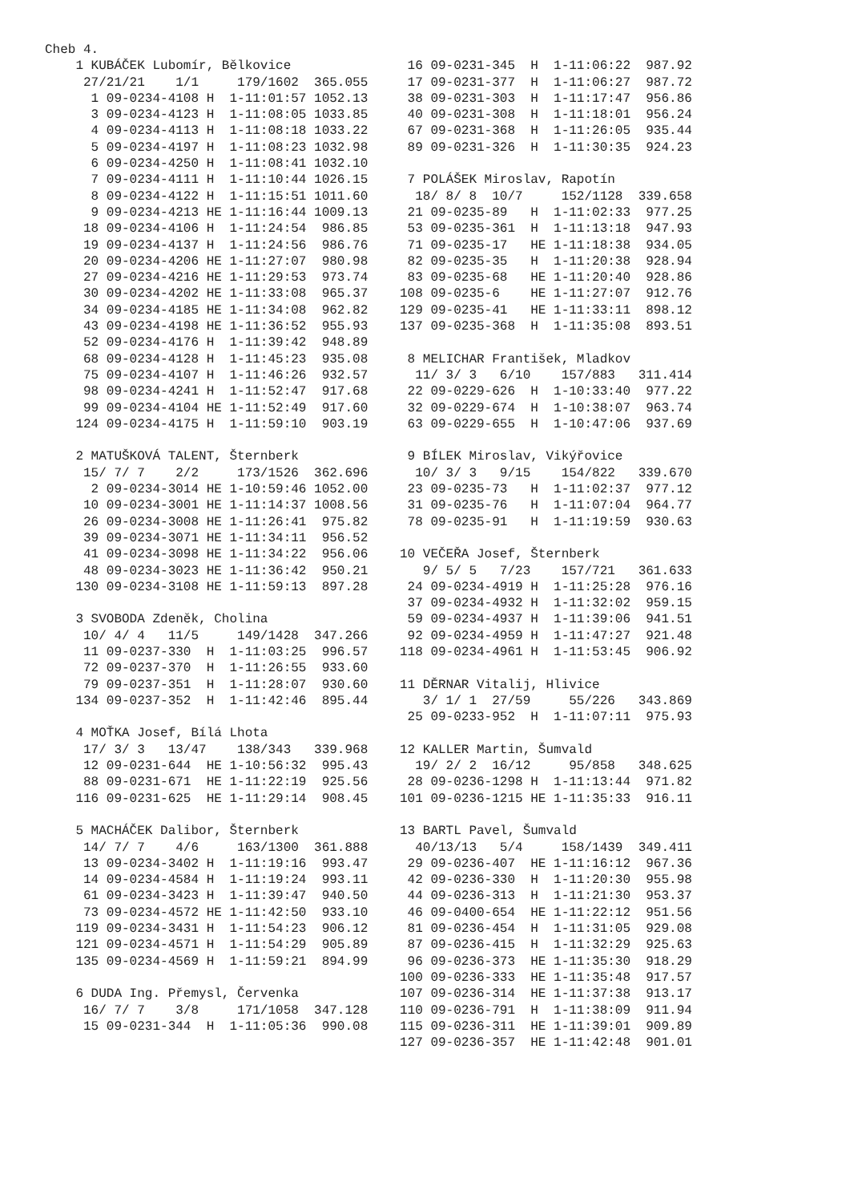Cheb 4.
    1 KUBÁČEK Lubomír, Bělkovice
     27/21/21    1/1     179/1602  365.055
      1 09-0234-4108 H  1-11:01:57 1052.13
      3 09-0234-4123 H  1-11:08:05 1033.85
      4 09-0234-4113 H  1-11:08:18 1033.22
      5 09-0234-4197 H  1-11:08:23 1032.98
      6 09-0234-4250 H  1-11:08:41 1032.10
      7 09-0234-4111 H  1-11:10:44 1026.15
      8 09-0234-4122 H  1-11:15:51 1011.60
      9 09-0234-4213 HE 1-11:16:44 1009.13
     18 09-0234-4106 H  1-11:24:54  986.85
     19 09-0234-4137 H  1-11:24:56  986.76
     20 09-0234-4206 HE 1-11:27:07  980.98
     27 09-0234-4216 HE 1-11:29:53  973.74
     30 09-0234-4202 HE 1-11:33:08  965.37
     34 09-0234-4185 HE 1-11:34:08  962.82
     43 09-0234-4198 HE 1-11:36:52  955.93
     52 09-0234-4176 H  1-11:39:42  948.89
     68 09-0234-4128 H  1-11:45:23  935.08
     75 09-0234-4107 H  1-11:46:26  932.57
     98 09-0234-4241 H  1-11:52:47  917.68
     99 09-0234-4104 HE 1-11:52:49  917.60
    124 09-0234-4175 H  1-11:59:10  903.19

    2 MATUŠKOVÁ TALENT, Šternberk
     15/ 7/ 7    2/2     173/1526  362.696
      2 09-0234-3014 HE 1-10:59:46 1052.00
     10 09-0234-3001 HE 1-11:14:37 1008.56
     26 09-0234-3008 HE 1-11:26:41  975.82
     39 09-0234-3071 HE 1-11:34:11  956.52
     41 09-0234-3098 HE 1-11:34:22  956.06
     48 09-0234-3023 HE 1-11:36:42  950.21
    130 09-0234-3108 HE 1-11:59:13  897.28

    3 SVOBODA Zdeněk, Cholina
     10/ 4/ 4   11/5     149/1428  347.266
     11 09-0237-330  H  1-11:03:25  996.57
     72 09-0237-370  H  1-11:26:55  933.60
     79 09-0237-351  H  1-11:28:07  930.60
    134 09-0237-352  H  1-11:42:46  895.44

    4 MOŤKA Josef, Bílá Lhota
     17/ 3/ 3   13/47    138/343   339.968
     12 09-0231-644  HE 1-10:56:32  995.43
     88 09-0231-671  HE 1-11:22:19  925.56
    116 09-0231-625  HE 1-11:29:14  908.45

    5 MACHÁČEK Dalibor, Šternberk
     14/ 7/ 7    4/6     163/1300  361.888
     13 09-0234-3402 H  1-11:19:16  993.47
     14 09-0234-4584 H  1-11:19:24  993.11
     61 09-0234-3423 H  1-11:39:47  940.50
     73 09-0234-4572 HE 1-11:42:50  933.10
    119 09-0234-3431 H  1-11:54:23  906.12
    121 09-0234-4571 H  1-11:54:29  905.89
    135 09-0234-4569 H  1-11:59:21  894.99

    6 DUDA Ing. Přemysl, Červenka
     16/ 7/ 7    3/8     171/1058  347.128
     15 09-0231-344  H  1-11:05:36  990.08
 16 09-0231-345  H  1-11:06:22  987.92
 17 09-0231-377  H  1-11:06:27  987.72
 38 09-0231-303  H  1-11:17:47  956.86
 40 09-0231-308  H  1-11:18:01  956.24
 67 09-0231-368  H  1-11:26:05  935.44
 89 09-0231-326  H  1-11:30:35  924.23

 7 POLÁŠEK Miroslav, Rapotín
  18/ 8/ 8  10/7     152/1128  339.658
 21 09-0235-89   H  1-11:02:33  977.25
 53 09-0235-361  H  1-11:13:18  947.93
 71 09-0235-17   HE 1-11:18:38  934.05
 82 09-0235-35   H  1-11:20:38  928.94
 83 09-0235-68   HE 1-11:20:40  928.86
108 09-0235-6    HE 1-11:27:07  912.76
129 09-0235-41   HE 1-11:33:11  898.12
137 09-0235-368  H  1-11:35:08  893.51

 8 MELICHAR František, Mladkov
  11/ 3/ 3   6/10    157/883   311.414
 22 09-0229-626  H  1-10:33:40  977.22
 32 09-0229-674  H  1-10:38:07  963.74
 63 09-0229-655  H  1-10:47:06  937.69

 9 BÍLEK Miroslav, Vikýřovice
  10/ 3/ 3   9/15    154/822   339.670
 23 09-0235-73   H  1-11:02:37  977.12
 31 09-0235-76   H  1-11:07:04  964.77
 78 09-0235-91   H  1-11:19:59  930.63

10 VEČEŘA Josef, Šternberk
   9/ 5/ 5   7/23    157/721   361.633
 24 09-0234-4919 H  1-11:25:28  976.16
 37 09-0234-4932 H  1-11:32:02  959.15
 59 09-0234-4937 H  1-11:39:06  941.51
 92 09-0234-4959 H  1-11:47:27  921.48
118 09-0234-4961 H  1-11:53:45  906.92

11 DĚRNAR Vitalij, Hlivice
   3/ 1/ 1  27/59     55/226   343.869
 25 09-0233-952  H  1-11:07:11  975.93

12 KALLER Martin, Šumvald
  19/ 2/ 2  16/12     95/858   348.625
 28 09-0236-1298 H  1-11:13:44  971.82
101 09-0236-1215 HE 1-11:35:33  916.11

13 BARTL Pavel, Šumvald
  40/13/13   5/4     158/1439  349.411
 29 09-0236-407  HE 1-11:16:12  967.36
 42 09-0236-330  H  1-11:20:30  955.98
 44 09-0236-313  H  1-11:21:30  953.37
 46 09-0400-654  HE 1-11:22:12  951.56
 81 09-0236-454  H  1-11:31:05  929.08
 87 09-0236-415  H  1-11:32:29  925.63
 96 09-0236-373  HE 1-11:35:30  918.29
100 09-0236-333  HE 1-11:35:48  917.57
107 09-0236-314  HE 1-11:37:38  913.17
110 09-0236-791  H  1-11:38:09  911.94
115 09-0236-311  HE 1-11:39:01  909.89
127 09-0236-357  HE 1-11:42:48  901.01